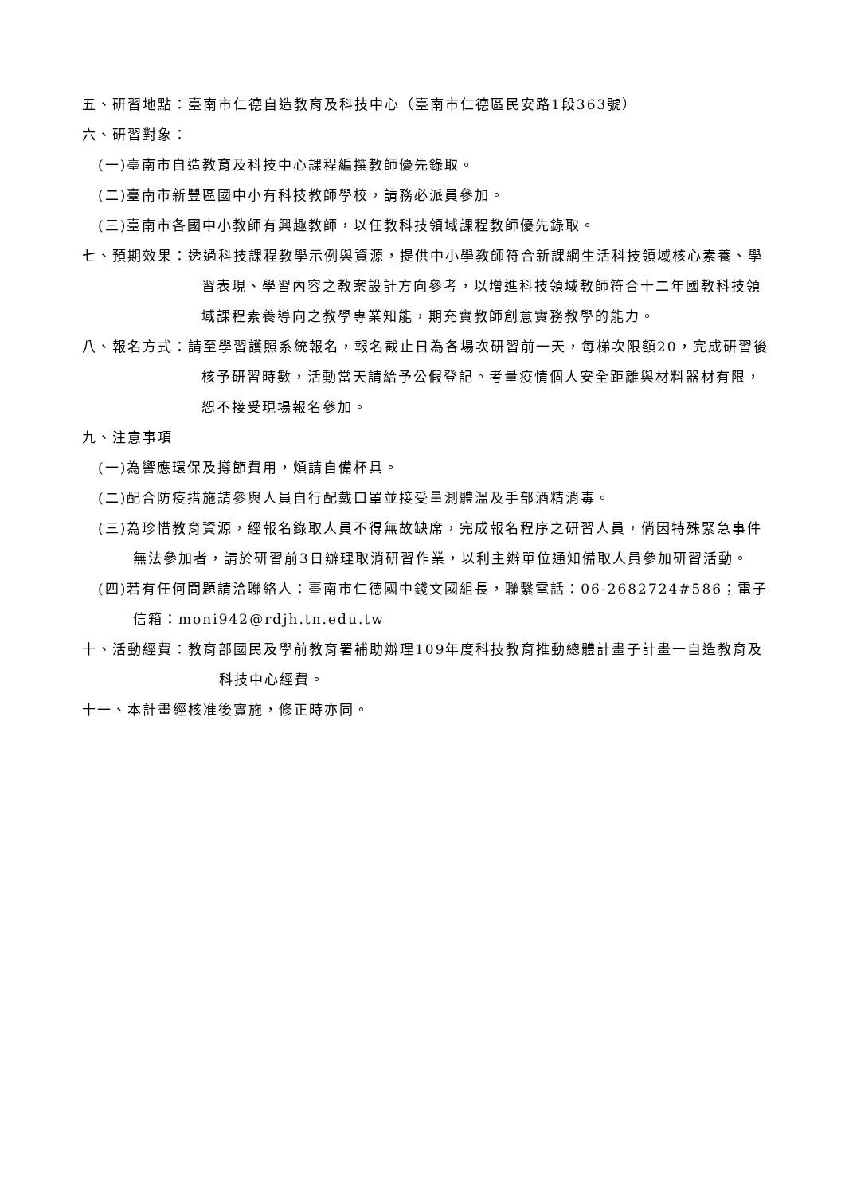五、研習地點：臺南市仁德自造教育及科技中心（臺南市仁德區民安路1段363號）
六、研習對象：
(一)臺南市自造教育及科技中心課程編撰教師優先錄取。
(二)臺南市新豐區國中小有科技教師學校，請務必派員參加。
(三)臺南市各國中小教師有興趣教師，以任教科技領域課程教師優先錄取。
七、預期效果：透過科技課程教學示例與資源，提供中小學教師符合新課綱生活科技領域核心素養、學習表現、學習內容之教案設計方向參考，以增進科技領域教師符合十二年國教科技領域課程素養導向之教學專業知能，期充實教師創意實務教學的能力。
八、報名方式：請至學習護照系統報名，報名截止日為各場次研習前一天，每梯次限額20，完成研習後核予研習時數，活動當天請給予公假登記。考量疫情個人安全距離與材料器材有限，恕不接受現場報名參加。
九、注意事項
(一)為響應環保及撙節費用，煩請自備杯具。
(二)配合防疫措施請參與人員自行配戴口罩並接受量測體溫及手部酒精消毒。
(三)為珍惜教育資源，經報名錄取人員不得無故缺席，完成報名程序之研習人員，倘因特殊緊急事件無法參加者，請於研習前3日辦理取消研習作業，以利主辦單位通知備取人員參加研習活動。
(四)若有任何問題請洽聯絡人：臺南市仁德國中錢文國組長，聯繫電話：06-2682724#586；電子信箱：moni942@rdjh.tn.edu.tw
十、活動經費：教育部國民及學前教育署補助辦理109年度科技教育推動總體計畫子計畫一自造教育及科技中心經費。
十一、本計畫經核准後實施，修正時亦同。